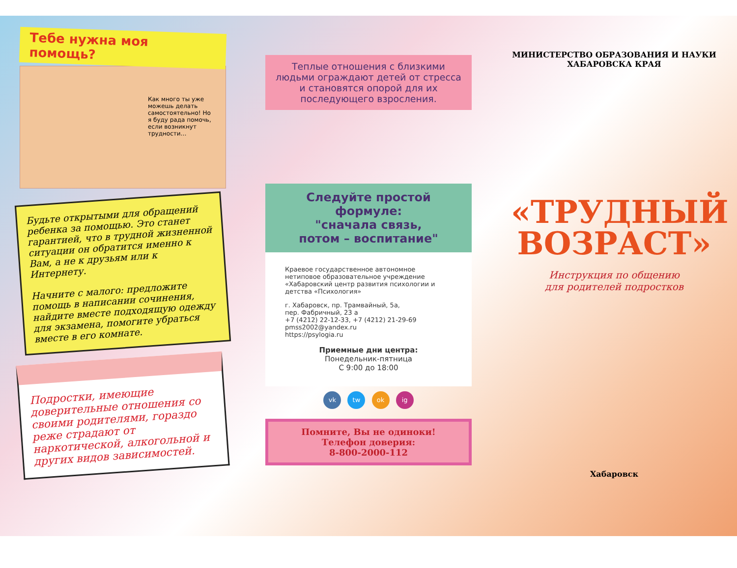Тебе нужна моя помощь?
Как много ты уже можешь делать самостоятельно! Но я буду рада помочь, если возникнут трудности…
Будьте открытыми для обращений ребенка за помощью. Это станет гарантией, что в трудной жизненной ситуации он обратится именно к Вам, а не к друзьям или к Интернету.
Начните с малого: предложите помощь в написании сочинения, найдите вместе подходящую одежду для экзамена, помогите убраться вместе в его комнате.
Подростки, имеющие доверительные отношения со своими родителями, гораздо реже страдают от наркотической, алкогольной и других видов зависимостей.
Теплые отношения с близкими людьми ограждают детей от стресса и становятся опорой для их последующего взросления.
Следуйте простой формуле:
"сначала связь,
потом – воспитание"
Краевое государственное автономное нетиповое образовательное учреждение «Хабаровский центр развития психологии и детства «Психология»
г. Хабаровск, пр. Трамвайный, 5а,
пер. Фабричный, 23 а
+7 (4212) 22-12-33, +7 (4212) 21-29-69
pmss2002@yandex.ru
https://psylogia.ru
Приемные дни центра:
Понедельник-пятница
С 9:00 до 18:00
vk tw ok ig
Помните, Вы не одиноки!
Телефон доверия:
8-800-2000-112
МИНИСТЕРСТВО ОБРАЗОВАНИЯ И НАУКИ
ХАБАРОВСКА КРАЯ
«ТРУДНЫЙ
ВОЗРАСТ»
Инструкция по общению
для родителей подростков
Хабаровск